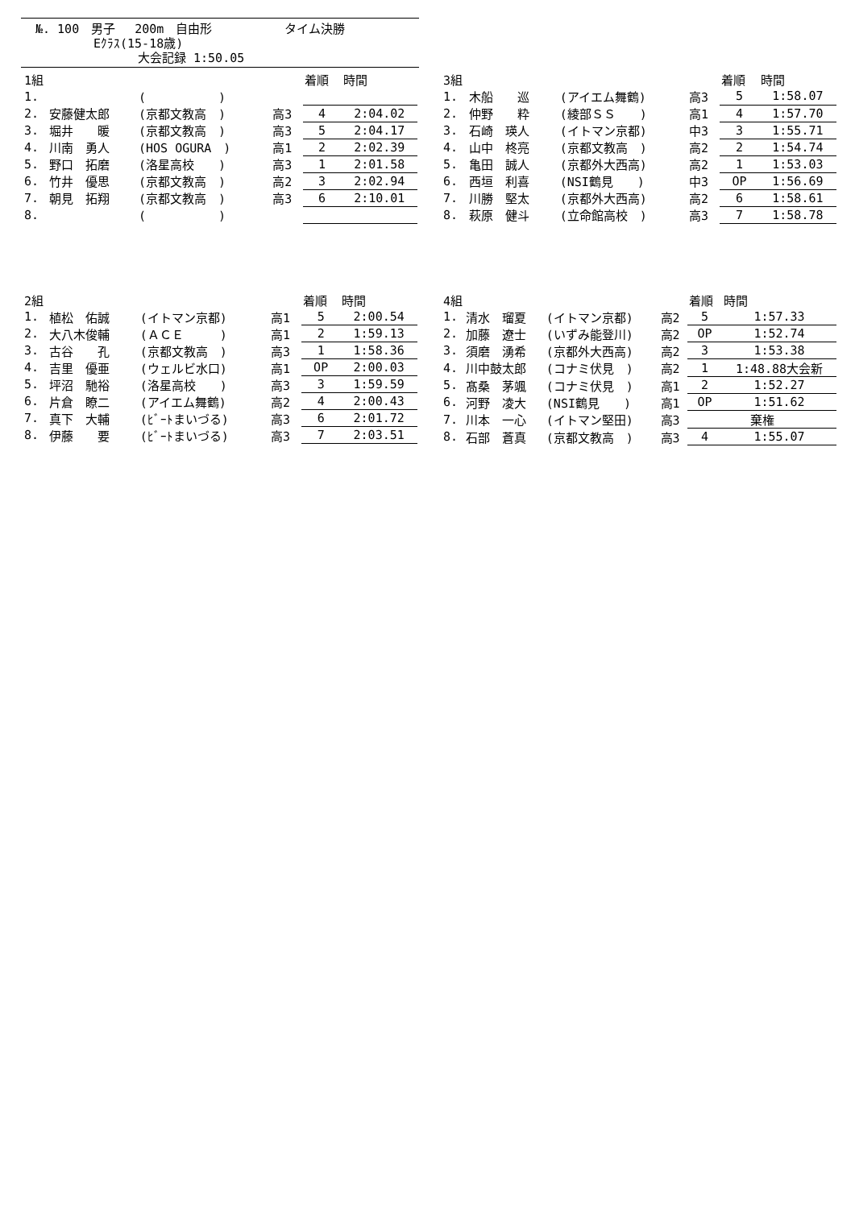№. 100　男子　 200m　自由形　　　　　　タイム決勝
Eｸﾗｽ(15-18歳)
大会記録 1:50.05
| 1組 | | | | 着順 | 時間 |
| --- | --- | --- | --- | --- | --- |
| 1. | | ( ) | | | |
| 2. | 安藤健太郎 | (京都文教高 ) | 高3 | 4 | 2:04.02 |
| 3. | 堀井 暖 | (京都文教高 ) | 高3 | 5 | 2:04.17 |
| 4. | 川南 勇人 | (HOS OGURA ) | 高1 | 2 | 2:02.39 |
| 5. | 野口 拓磨 | (洛星高校 ) | 高3 | 1 | 2:01.58 |
| 6. | 竹井 優思 | (京都文教高 ) | 高2 | 3 | 2:02.94 |
| 7. | 朝見 拓翔 | (京都文教高 ) | 高3 | 6 | 2:10.01 |
| 8. | | ( ) | | | |
| 3組 | | | | 着順 | 時間 |
| --- | --- | --- | --- | --- | --- |
| 1. | 木船 巡 | (アイエム舞鶴) | 高3 | 5 | 1:58.07 |
| 2. | 仲野 粋 | (綾部ＳＳ ) | 高1 | 4 | 1:57.70 |
| 3. | 石崎 瑛人 | (イトマン京都) | 中3 | 3 | 1:55.71 |
| 4. | 山中 柊亮 | (京都文教高 ) | 高2 | 2 | 1:54.74 |
| 5. | 亀田 誠人 | (京都外大西高) | 高2 | 1 | 1:53.03 |
| 6. | 西垣 利喜 | (NSI鶴見 ) | 中3 | OP | 1:56.69 |
| 7. | 川勝 堅太 | (京都外大西高) | 高2 | 6 | 1:58.61 |
| 8. | 萩原 健斗 | (立命館高校 ) | 高3 | 7 | 1:58.78 |
| 2組 | | | | 着順 | 時間 |
| --- | --- | --- | --- | --- | --- |
| 1. | 植松 佑誠 | (イトマン京都) | 高1 | 5 | 2:00.54 |
| 2. | 大八木俊輔 | (ＡＣＥ ) | 高1 | 2 | 1:59.13 |
| 3. | 古谷 孔 | (京都文教高 ) | 高3 | 1 | 1:58.36 |
| 4. | 吉里 優亜 | (ウェルビ水口) | 高1 | OP | 2:00.03 |
| 5. | 坪沼 馳裕 | (洛星高校 ) | 高3 | 3 | 1:59.59 |
| 6. | 片倉 瞭二 | (アイエム舞鶴) | 高2 | 4 | 2:00.43 |
| 7. | 真下 大輔 | (ﾋﾞｰﾄまいづる) | 高3 | 6 | 2:01.72 |
| 8. | 伊藤 要 | (ﾋﾞｰﾄまいづる) | 高3 | 7 | 2:03.51 |
| 4組 | | | | 着順 | 時間 |
| --- | --- | --- | --- | --- | --- |
| 1. | 清水 瑠夏 | (イトマン京都) | 高2 | 5 | 1:57.33 |
| 2. | 加藤 遼士 | (いずみ能登川) | 高2 | OP | 1:52.74 |
| 3. | 須磨 湧希 | (京都外大西高) | 高2 | 3 | 1:53.38 |
| 4. | 川中鼓太郎 | (コナミ伏見 ) | 高2 | 1 | 1:48.88大会新 |
| 5. | 髙桑 茅颯 | (コナミ伏見 ) | 高1 | 2 | 1:52.27 |
| 6. | 河野 凌大 | (NSI鶴見 ) | 高1 | OP | 1:51.62 |
| 7. | 川本 一心 | (イトマン堅田) | 高3 | 棄権 | |
| 8. | 石部 蒼真 | (京都文教高 ) | 高3 | 4 | 1:55.07 |